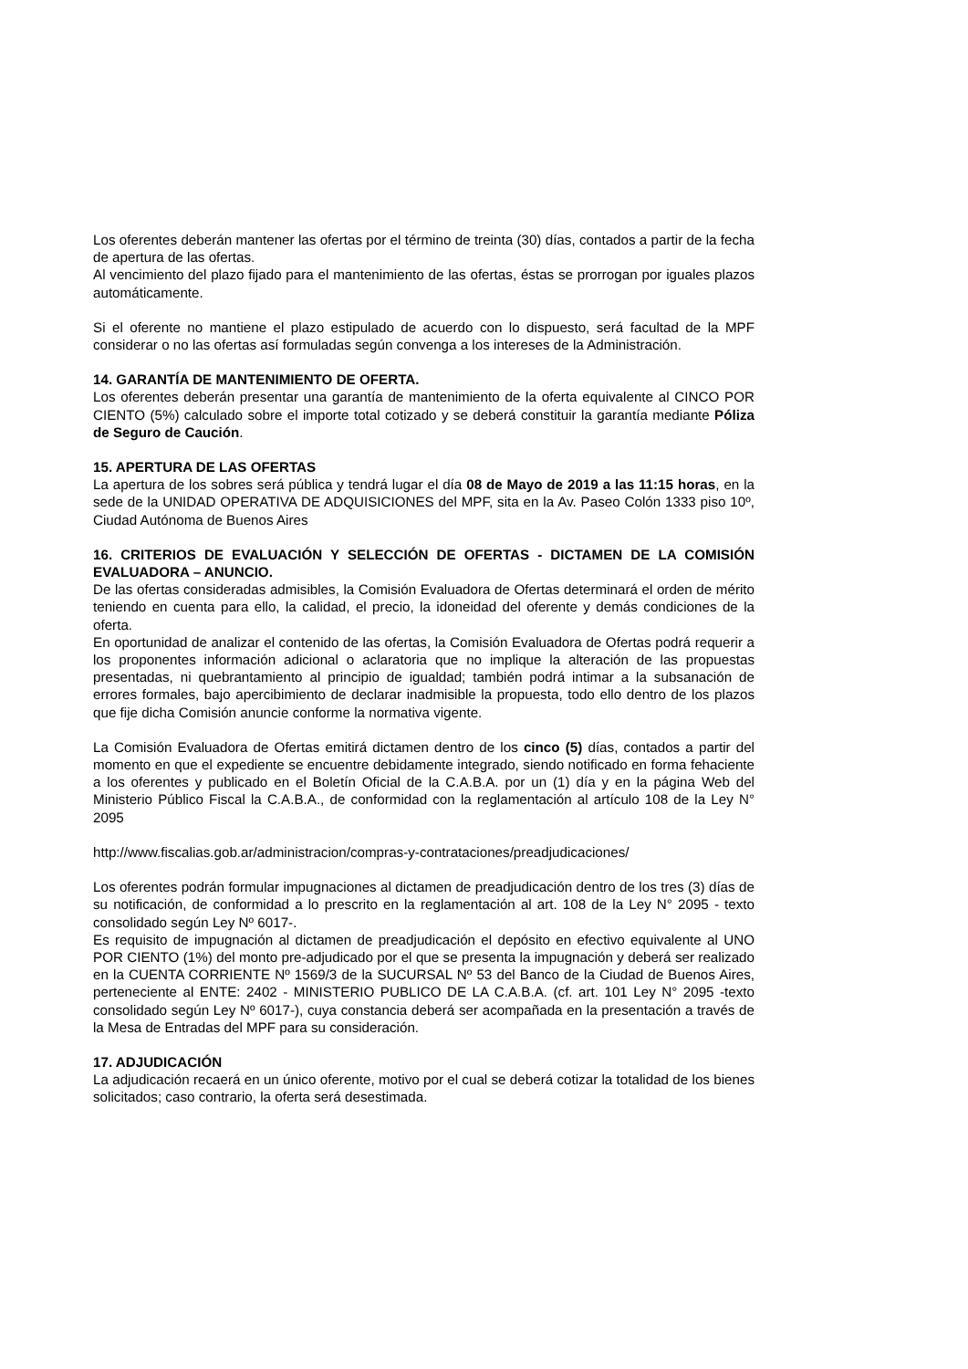Los oferentes deberán mantener las ofertas por el término de treinta (30) días, contados a partir de la fecha de apertura de las ofertas.
Al vencimiento del plazo fijado para el mantenimiento de las ofertas, éstas se prorrogan por iguales plazos automáticamente.
Si el oferente no mantiene el plazo estipulado de acuerdo con lo dispuesto, será facultad de la MPF considerar o no las ofertas así formuladas según convenga a los intereses de la Administración.
14. GARANTÍA DE MANTENIMIENTO DE OFERTA.
Los oferentes deberán presentar una garantía de mantenimiento de la oferta equivalente al CINCO POR CIENTO (5%) calculado sobre el importe total cotizado y se deberá constituir la garantía mediante Póliza de Seguro de Caución.
15. APERTURA DE LAS OFERTAS
La apertura de los sobres será pública y tendrá lugar el día 08 de Mayo de 2019 a las 11:15 horas, en la sede de la UNIDAD OPERATIVA DE ADQUISICIONES del MPF, sita en la Av. Paseo Colón 1333 piso 10º, Ciudad Autónoma de Buenos Aires
16. CRITERIOS DE EVALUACIÓN Y SELECCIÓN DE OFERTAS - DICTAMEN DE LA COMISIÓN EVALUADORA – ANUNCIO.
De las ofertas consideradas admisibles, la Comisión Evaluadora de Ofertas determinará el orden de mérito teniendo en cuenta para ello, la calidad, el precio, la idoneidad del oferente y demás condiciones de la oferta.
En oportunidad de analizar el contenido de las ofertas, la Comisión Evaluadora de Ofertas podrá requerir a los proponentes información adicional o aclaratoria que no implique la alteración de las propuestas presentadas, ni quebrantamiento al principio de igualdad; también podrá intimar a la subsanación de errores formales, bajo apercibimiento de declarar inadmisible la propuesta, todo ello dentro de los plazos que fije dicha Comisión anuncie conforme la normativa vigente.
La Comisión Evaluadora de Ofertas emitirá dictamen dentro de los cinco (5) días, contados a partir del momento en que el expediente se encuentre debidamente integrado, siendo notificado en forma fehaciente a los oferentes y publicado en el Boletín Oficial de la C.A.B.A. por un (1) día y en la página Web del Ministerio Público Fiscal la C.A.B.A., de conformidad con la reglamentación al artículo 108 de la Ley N° 2095
http://www.fiscalias.gob.ar/administracion/compras-y-contrataciones/preadjudicaciones/
Los oferentes podrán formular impugnaciones al dictamen de preadjudicación dentro de los tres (3) días de su notificación, de conformidad a lo prescrito en la reglamentación al art. 108 de la Ley N° 2095 - texto consolidado según Ley Nº 6017-.
Es requisito de impugnación al dictamen de preadjudicación el depósito en efectivo equivalente al UNO POR CIENTO (1%) del monto pre-adjudicado por el que se presenta la impugnación y deberá ser realizado en la CUENTA CORRIENTE Nº 1569/3 de la SUCURSAL Nº 53 del Banco de la Ciudad de Buenos Aires, perteneciente al ENTE: 2402 - MINISTERIO PUBLICO DE LA C.A.B.A. (cf. art. 101 Ley N° 2095 -texto consolidado según Ley Nº 6017-), cuya constancia deberá ser acompañada en la presentación a través de la Mesa de Entradas del MPF para su consideración.
17. ADJUDICACIÓN
La adjudicación recaerá en un único oferente, motivo por el cual se deberá cotizar la totalidad de los bienes solicitados; caso contrario, la oferta será desestimada.